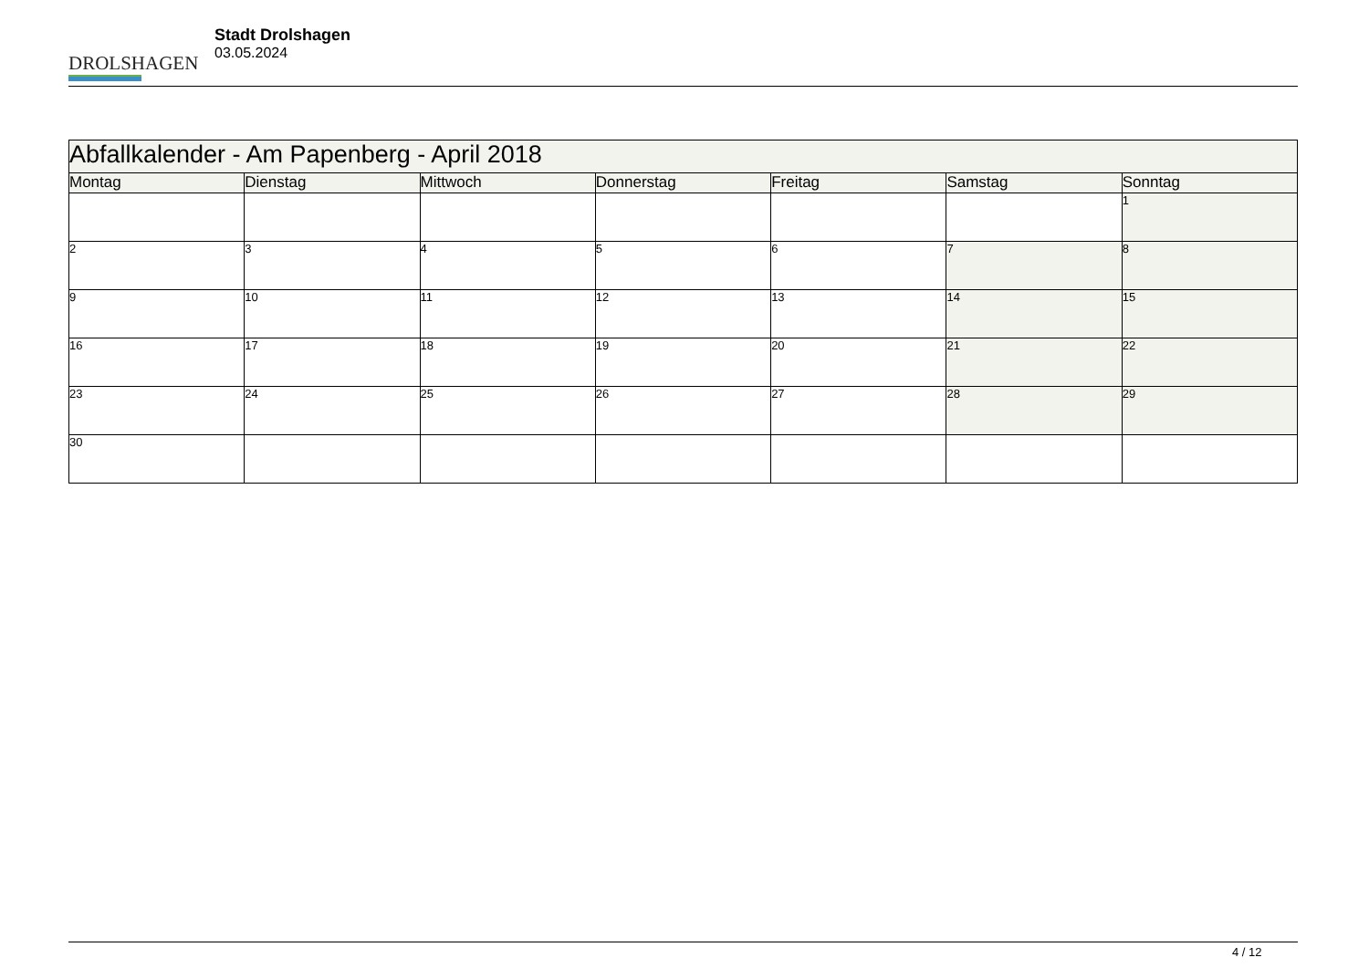DROLSHAGEN
Stadt Drolshagen
03.05.2024
| Abfallkalender - Am Papenberg - April 2018 | | | | | | |
| --- | --- | --- | --- | --- | --- | --- |
| Montag | Dienstag | Mittwoch | Donnerstag | Freitag | Samstag | Sonntag |
| | | | | | | 1 |
| 2 | 3 | 4 | 5 | 6 | 7 | 8 |
| 9 | 10 | 11 | 12 | 13 | 14 | 15 |
| 16 | 17 | 18 | 19 | 20 | 21 | 22 |
| 23 | 24 | 25 | 26 | 27 | 28 | 29 |
| 30 | | | | | | |
4 / 12